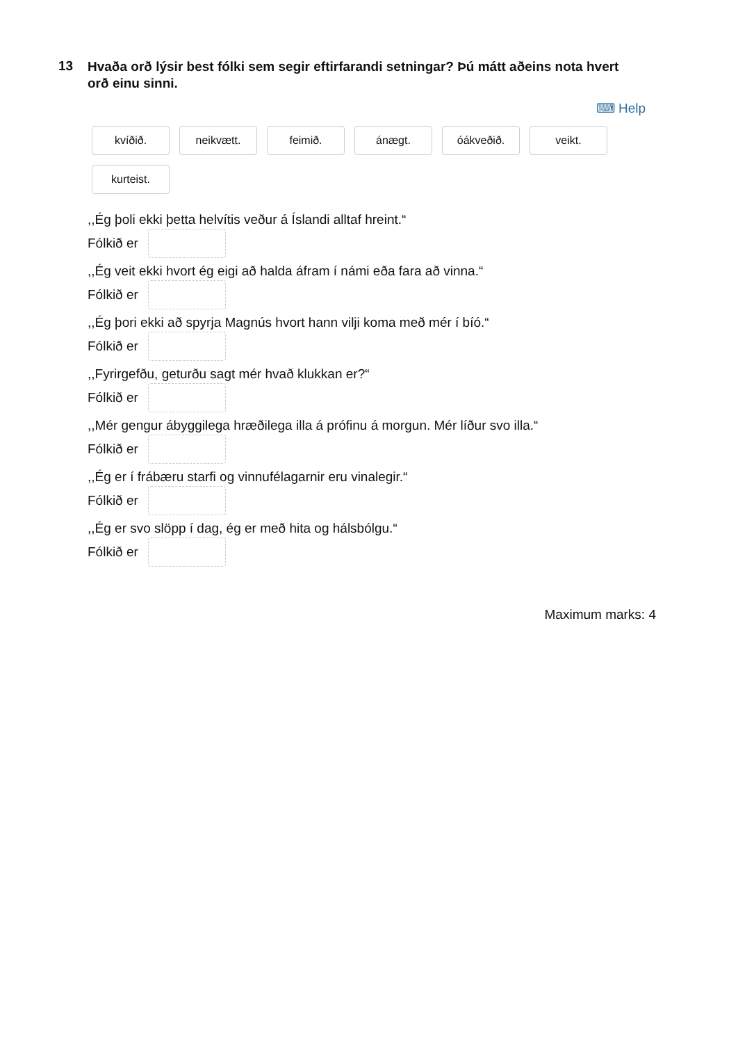13
Hvaða orð lýsir best fólki sem segir eftirfarandi setningar? Þú mátt aðeins nota hvert orð einu sinni.
⌨ Help
kvíðið.
neikvætt.
feimið.
ánægt.
óákveðið.
veikt.
kurteist.
,,Ég þoli ekki þetta helvítis veður á Íslandi alltaf hreint.“
Fólkið er
,,Ég veit ekki hvort ég eigi að halda áfram í námi eða fara að vinna.“
Fólkið er
,,Ég þori ekki að spyrja Magnús hvort hann vilji koma með mér í bíó.“
Fólkið er
,,Fyrirgefðu, geturðu sagt mér hvað klukkan er?“
Fólkið er
,,Mér gengur ábyggilega hræðilega illa á prófinu á morgun. Mér líður svo illa.“
Fólkið er
,,Ég er í frábæru starfi og vinnufélagarnir eru vinalegir.“
Fólkið er
,,Ég er svo slöpp í dag, ég er með hita og hálsbólgu.“
Fólkið er
Maximum marks: 4